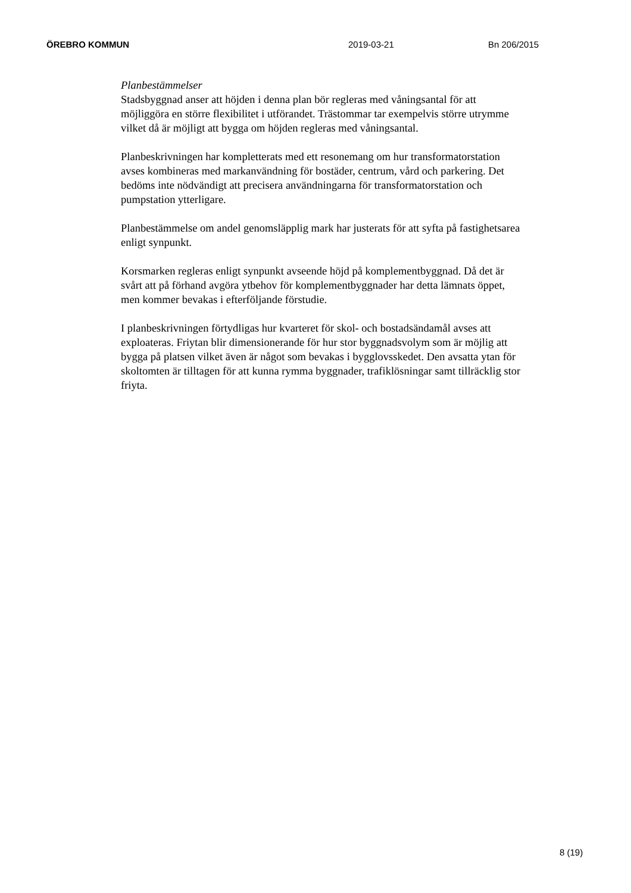ÖREBRO KOMMUN 2019-03-21 Bn 206/2015
Planbestämmelser
Stadsbyggnad anser att höjden i denna plan bör regleras med våningsantal för att möjliggöra en större flexibilitet i utförandet. Trästommar tar exempelvis större utrymme vilket då är möjligt att bygga om höjden regleras med våningsantal.
Planbeskrivningen har kompletterats med ett resonemang om hur transformatorstation avses kombineras med markanvändning för bostäder, centrum, vård och parkering. Det bedöms inte nödvändigt att precisera användningarna för transformatorstation och pumpstation ytterligare.
Planbestämmelse om andel genomsläpplig mark har justerats för att syfta på fastighetsarea enligt synpunkt.
Korsmarken regleras enligt synpunkt avseende höjd på komplementbyggnad. Då det är svårt att på förhand avgöra ytbehov för komplementbyggnader har detta lämnats öppet, men kommer bevakas i efterföljande förstudie.
I planbeskrivningen förtydligas hur kvarteret för skol- och bostadsändamål avses att exploateras. Friytan blir dimensionerande för hur stor byggnadsvolym som är möjlig att bygga på platsen vilket även är något som bevakas i bygglovsskedet. Den avsatta ytan för skoltomten är tilltagen för att kunna rymma byggnader, trafiklösningar samt tillräcklig stor friyta.
8 (19)